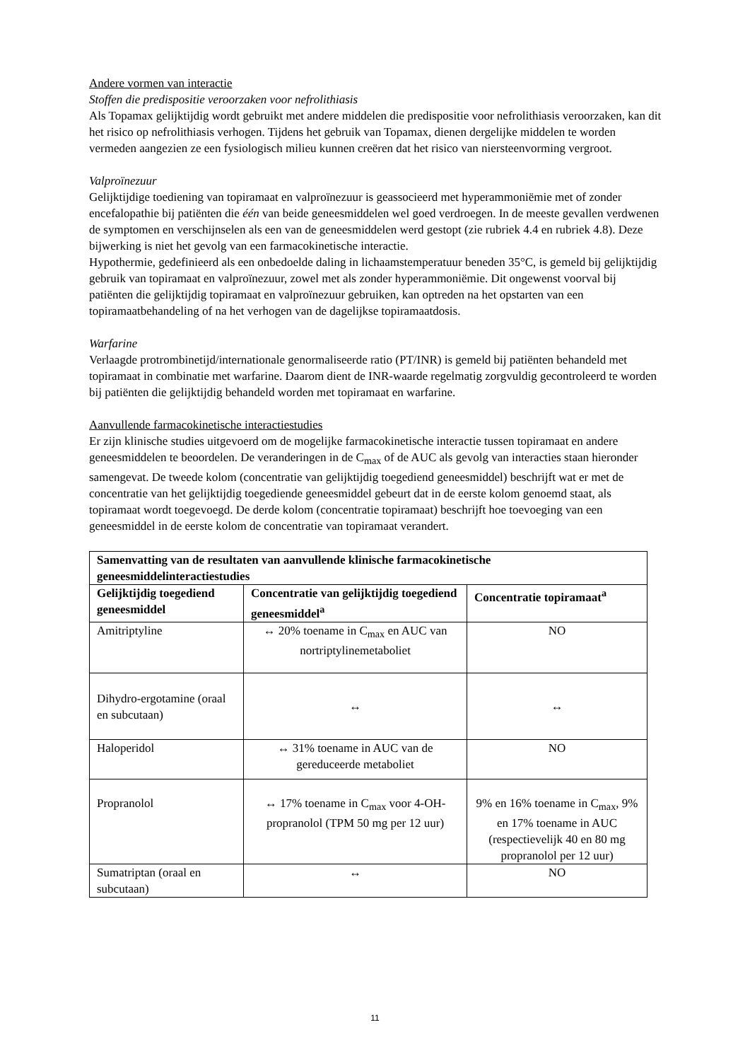Andere vormen van interactie
Stoffen die predispositie veroorzaken voor nefrolithiasis
Als Topamax gelijktijdig wordt gebruikt met andere middelen die predispositie voor nefrolithiasis veroorzaken, kan dit het risico op nefrolithiasis verhogen. Tijdens het gebruik van Topamax, dienen dergelijke middelen te worden vermeden aangezien ze een fysiologisch milieu kunnen creëren dat het risico van niersteenvorming vergroot.
Valproïnezuur
Gelijktijdige toediening van topiramaat en valproïnezuur is geassocieerd met hyperammoniëmie met of zonder encefalopathie bij patiënten die één van beide geneesmiddelen wel goed verdroegen. In de meeste gevallen verdwenen de symptomen en verschijnselen als een van de geneesmiddelen werd gestopt (zie rubriek 4.4 en rubriek 4.8). Deze bijwerking is niet het gevolg van een farmacokinetische interactie.
Hypothermie, gedefinieerd als een onbedoelde daling in lichaamstemperatuur beneden 35°C, is gemeld bij gelijktijdig gebruik van topiramaat en valproïnezuur, zowel met als zonder hyperammoniëmie. Dit ongewenst voorval bij patiënten die gelijktijdig topiramaat en valproïnezuur gebruiken, kan optreden na het opstarten van een topiramaatbehandeling of na het verhogen van de dagelijkse topiramaatdosis.
Warfarine
Verlaagde protrombinetijd/internationale genormaliseerde ratio (PT/INR) is gemeld bij patiënten behandeld met topiramaat in combinatie met warfarine. Daarom dient de INR-waarde regelmatig zorgvuldig gecontroleerd te worden bij patiënten die gelijktijdig behandeld worden met topiramaat en warfarine.
Aanvullende farmacokinetische interactiestudies
Er zijn klinische studies uitgevoerd om de mogelijke farmacokinetische interactie tussen topiramaat en andere geneesmiddelen te beoordelen. De veranderingen in de C<sub>max</sub> of de AUC als gevolg van interacties staan hieronder samengevat. De tweede kolom (concentratie van gelijktijdig toegediend geneesmiddel) beschrijft wat er met de concentratie van het gelijktijdig toegediende geneesmiddel gebeurt dat in de eerste kolom genoemd staat, als topiramaat wordt toegevoegd. De derde kolom (concentratie topiramaat) beschrijft hoe toevoeging van een geneesmiddel in de eerste kolom de concentratie van topiramaat verandert.
| Samenvatting van de resultaten van aanvullende klinische farmacokinetische geneesmiddelinteractiestudies | | |
| --- | --- | --- |
| Gelijktijdig toegediend geneesmiddel | Concentratie van gelijktijdig toegediend geneesmiddel<sup>a</sup> | Concentratie topiramaat<sup>a</sup> |
| Amitriptyline | ↔ 20% toename in C<sub>max</sub> en AUC van nortriptylinemetaboliet | NO |
| Dihydro-ergotamine (oraal en subcutaan) | ↔ | ↔ |
| Haloperidol | ↔ 31% toename in AUC van de gereduceerde metaboliet | NO |
| Propranolol | ↔ 17% toename in C<sub>max</sub> voor 4-OH-propranolol (TPM 50 mg per 12 uur) | 9% en 16% toename in C<sub>max</sub>, 9% en 17% toename in AUC (respectievelijk 40 en 80 mg propranolol per 12 uur) |
| Sumatriptan (oraal en subcutaan) | ↔ | NO |
11